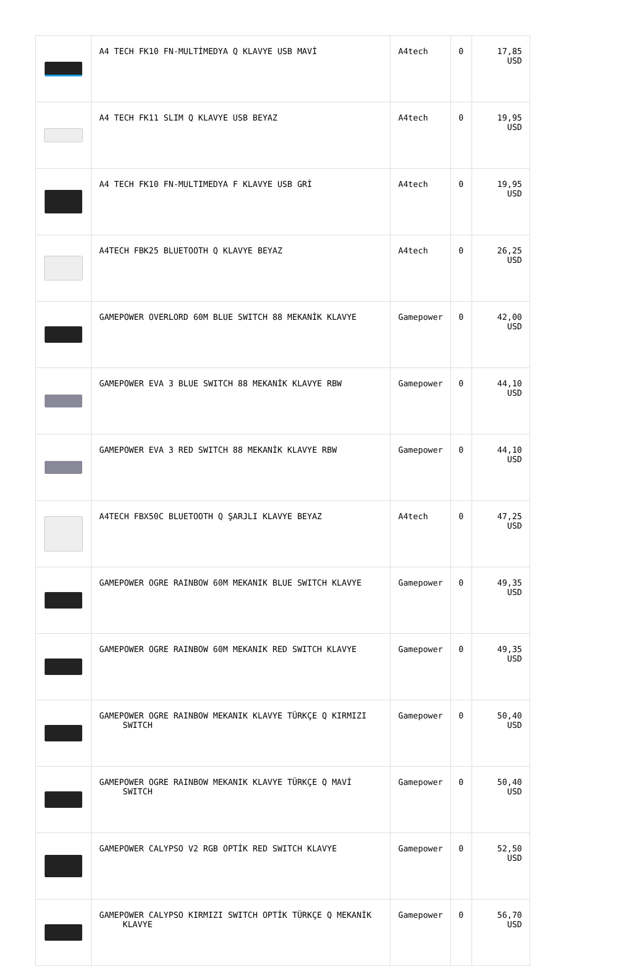| | A4 TECH FK10 FN-MULTİMEDYA Q KLAVYE USB MAVİ | A4tech | 0 | 17,85 USD |
| | A4 TECH FK11 SLIM Q KLAVYE USB BEYAZ | A4tech | 0 | 19,95 USD |
| | A4 TECH FK10 FN-MULTIMEDYA F KLAVYE USB GRİ | A4tech | 0 | 19,95 USD |
| | A4TECH FBK25 BLUETOOTH Q KLAVYE BEYAZ | A4tech | 0 | 26,25 USD |
| | GAMEPOWER OVERLORD 60M BLUE SWITCH 88 MEKANİK KLAVYE | Gamepower | 0 | 42,00 USD |
| | GAMEPOWER EVA 3 BLUE SWITCH 88 MEKANİK KLAVYE RBW | Gamepower | 0 | 44,10 USD |
| | GAMEPOWER EVA 3 RED SWITCH 88 MEKANİK KLAVYE RBW | Gamepower | 0 | 44,10 USD |
| | A4TECH FBX50C BLUETOOTH Q ŞARJLI KLAVYE BEYAZ | A4tech | 0 | 47,25 USD |
| | GAMEPOWER OGRE RAINBOW 60M MEKANIK BLUE SWITCH KLAVYE | Gamepower | 0 | 49,35 USD |
| | GAMEPOWER OGRE RAINBOW 60M MEKANIK RED SWITCH KLAVYE | Gamepower | 0 | 49,35 USD |
| | GAMEPOWER OGRE RAINBOW MEKANIK KLAVYE TÜRKÇE Q KIRMIZI SWITCH | Gamepower | 0 | 50,40 USD |
| | GAMEPOWER OGRE RAINBOW MEKANIK KLAVYE TÜRKÇE Q MAVİ SWITCH | Gamepower | 0 | 50,40 USD |
| | GAMEPOWER CALYPSO V2 RGB OPTİK RED SWITCH KLAVYE | Gamepower | 0 | 52,50 USD |
| | GAMEPOWER CALYPSO KIRMIZI SWITCH OPTİK TÜRKÇE Q MEKANİK KLAVYE | Gamepower | 0 | 56,70 USD |